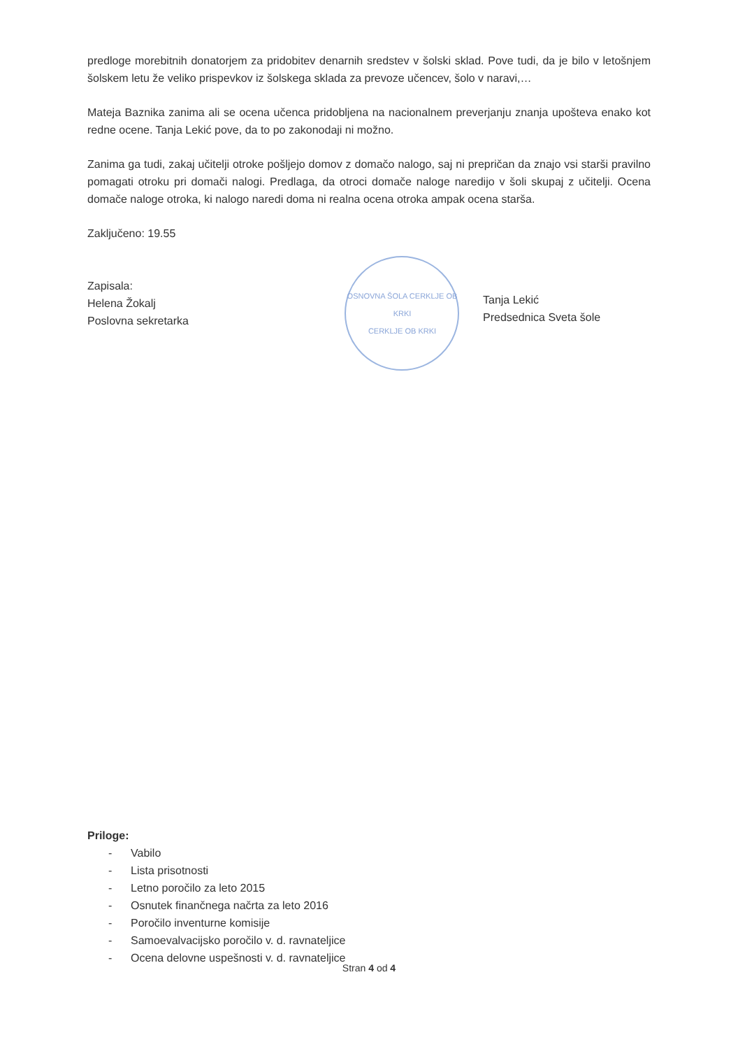predloge morebitnih donatorjem za pridobitev denarnih sredstev v šolski sklad. Pove tudi, da je bilo v letošnjem šolskem letu že veliko prispevkov iz šolskega sklada za prevoze učencev, šolo v naravi,…
Mateja Baznika zanima ali se ocena učenca pridobljena na nacionalnem preverjanju znanja upošteva enako kot redne ocene. Tanja Lekić pove, da to po zakonodaji ni možno.
Zanima ga tudi, zakaj učitelji otroke pošljejo domov z domačo nalogo, saj ni prepričan da znajo vsi starši pravilno pomagati otroku pri domači nalogi. Predlaga, da otroci domače naloge naredijo v šoli skupaj z učitelji. Ocena domače naloge otroka, ki nalogo naredi doma ni realna ocena otroka ampak ocena starša.
Zaključeno: 19.55
Zapisala:
Helena Žokalj
Poslovna sekretarka
OSNOVNA ŠOLA CERKLJE OB KRKI
CERKLJE OB KRKI
Tanja Lekić
Predsednica Sveta šole
Priloge:
- Vabilo
- Lista prisotnosti
- Letno poročilo za leto 2015
- Osnutek finančnega načrta za leto 2016
- Poročilo inventurne komisije
- Samoevalvacijsko poročilo v. d. ravnateljice
- Ocena delovne uspešnosti v. d. ravnateljice
Stran 4 od 4